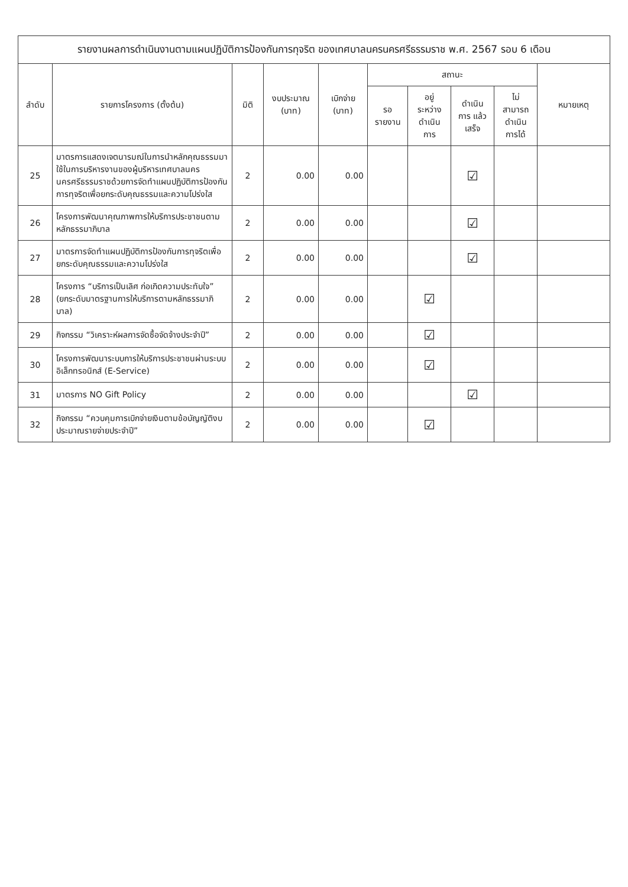รายงานผลการดำเนินงานตามแผนปฏิบัติการป้องกันการทุจริต ของเทศบาลนครนครศรีธรรมราช พ.ศ. 2567 รอบ 6 เดือน
| ลำดับ | รายการโครงการ (ตั้งต้น) | มิติ | งบประมาณ (บาท) | เบิกจ่าย (บาท) | สถานะ | | | | หมายเหตุ |
| --- | --- | --- | --- | --- | --- | --- | --- | --- | --- |
| | | | | | รอ รายงาน | อยู่ ระหว่าง ดำเนิน การ | ดำเนิน การ แล้วเสร็จ | ไม่ สามารถ ดำเนิน การได้ | |
| 25 | มาตรการแสดงเจตนารมณ์ในการนำหลักคุณธรรมมาใช้ในการบริหารงานของผู้บริหารเทศบาลนครนครศรีธรรมราชด้วยการจัดทำแผนปฏิบัติการป้องกันการทุจริตเพื่อยกระดับคุณธรรมและความโปร่งใส | 2 | 0.00 | 0.00 | | | ☑ | | |
| 26 | โครงการพัฒนาคุณภาพการให้บริการประชาชนตามหลักธรรมาภิบาล | 2 | 0.00 | 0.00 | | | ☑ | | |
| 27 | มาตรการจัดทำแผนปฏิบัติการป้องกันการทุจริตเพื่อยกระดับคุณธรรมและความโปร่งใส | 2 | 0.00 | 0.00 | | | ☑ | | |
| 28 | โครงการ “บริการเป็นเลิศ ก่อเกิดความประทับใจ” (ยกระดับมาตรฐานการให้บริการตามหลักธรรมาภิบาล) | 2 | 0.00 | 0.00 | | ☑ | | | |
| 29 | กิจกรรม “วิเคราะห์ผลการจัดซื้อจัดจ้างประจำปี” | 2 | 0.00 | 0.00 | | ☑ | | | |
| 30 | โครงการพัฒนาระบบการให้บริการประชาชนผ่านระบบอิเล็กทรอนิกส์ (E-Service) | 2 | 0.00 | 0.00 | | ☑ | | | |
| 31 | มาตรการ NO Gift Policy | 2 | 0.00 | 0.00 | | | ☑ | | |
| 32 | กิจกรรม “ควบคุมการเบิกจ่ายเงินตามข้อบัญญัติงบประมาณรายจ่ายประจำปี” | 2 | 0.00 | 0.00 | | ☑ | | | |